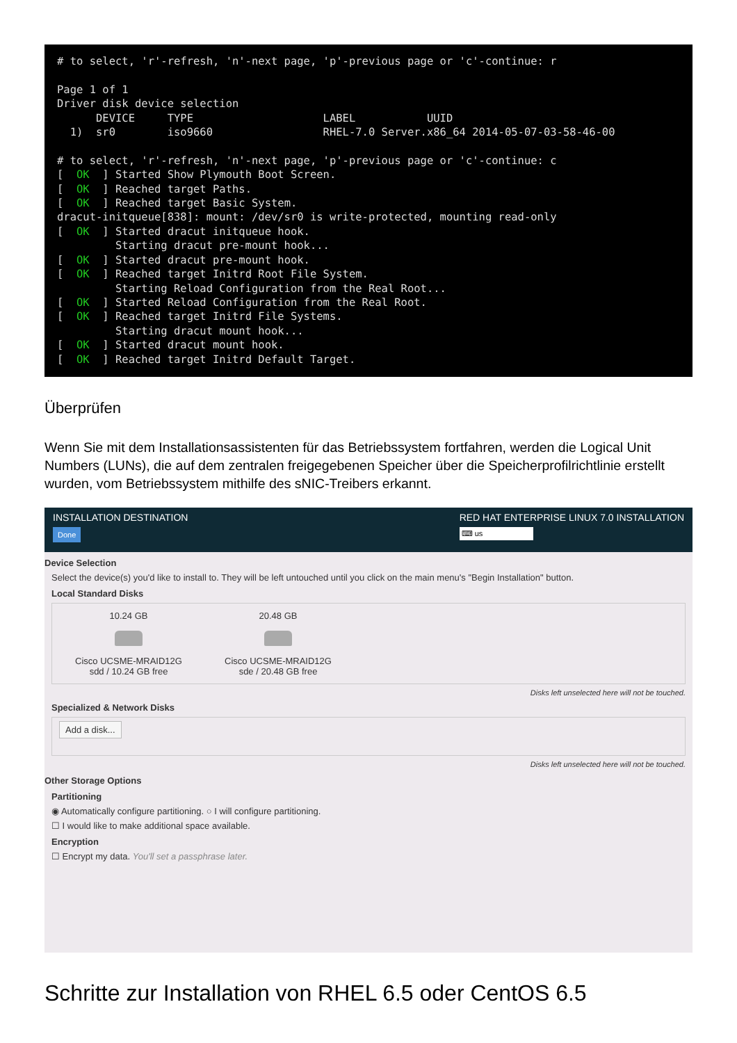# to select, 'r'-refresh, 'n'-next page, 'p'-previous page or 'c'-continue: r Page 1 of 1 Driver disk device selection DEVICE TYPE LABEL UUID 1) sr0 iso9660 RHEL-7.0 Server.x86_64 2014-05-07-03-58-46-00 # to select, 'r'-refresh, 'n'-next page, 'p'-previous page or 'c'-continue: c [ OK ] Started Show Plymouth Boot Screen. [ OK ] Reached target Paths. [ OK ] Reached target Basic System. dracut-initqueue[838]: mount: /dev/sr0 is write-protected, mounting read-only [ OK ] Started dracut initqueue hook. Starting dracut pre-mount hook... [ OK ] Started dracut pre-mount hook. [ OK ] Reached target Initrd Root File System. Starting Reload Configuration from the Real Root... [ OK ] Started Reload Configuration from the Real Root. [ OK ] Reached target Initrd File Systems. Starting dracut mount hook... [ OK ] Started dracut mount hook. [ OK ] Reached target Initrd Default Target.
Überprüfen
Wenn Sie mit dem Installationsassistenten für das Betriebssystem fortfahren, werden die Logical Unit Numbers (LUNs), die auf dem zentralen freigegebenen Speicher über die Speicherprofilrichtlinie erstellt wurden, vom Betriebssystem mithilfe des sNIC-Treibers erkannt.
INSTALLATION DESTINATION
Done
RED HAT ENTERPRISE LINUX 7.0 INSTALLATION
⌨ us
Device Selection
Select the device(s) you'd like to install to. They will be left untouched until you click on the main menu's "Begin Installation" button.
Local Standard Disks
10.24 GB
Cisco UCSME-MRAID12G
sdd / 10.24 GB free
20.48 GB
Cisco UCSME-MRAID12G
sde / 20.48 GB free
Disks left unselected here will not be touched.
Specialized & Network Disks
Add a disk...
Disks left unselected here will not be touched.
Other Storage Options
Partitioning
◉ Automatically configure partitioning. ○ I will configure partitioning.
☐ I would like to make additional space available.
Encryption
☐ Encrypt my data. You'll set a passphrase later.
Schritte zur Installation von RHEL 6.5 oder CentOS 6.5